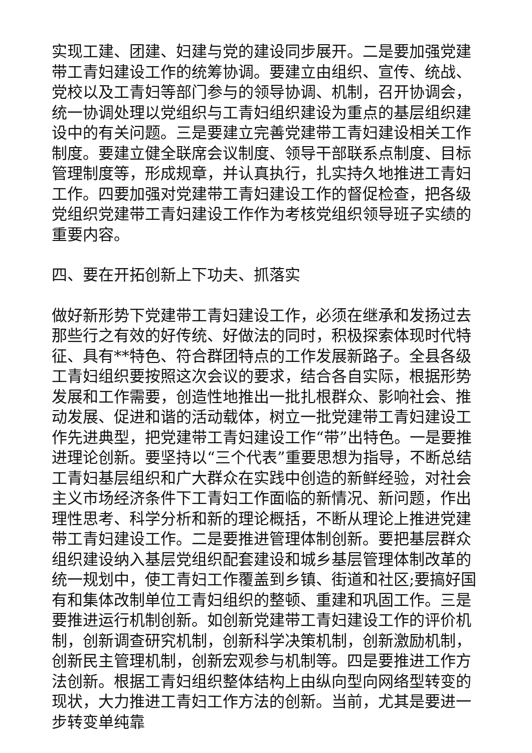实现工建、团建、妇建与党的建设同步展开。二是要加强党建带工青妇建设工作的统筹协调。要建立由组织、宣传、统战、党校以及工青妇等部门参与的领导协调、机制，召开协调会，统一协调处理以党组织与工青妇组织建设为重点的基层组织建设中的有关问题。三是要建立完善党建带工青妇建设相关工作制度。要建立健全联席会议制度、领导干部联系点制度、目标管理制度等，形成规章，并认真执行，扎实持久地推进工青妇工作。四要加强对党建带工青妇建设工作的督促检查，把各级党组织党建带工青妇建设工作作为考核党组织领导班子实绩的重要内容。
四、要在开拓创新上下功夫、抓落实
做好新形势下党建带工青妇建设工作，必须在继承和发扬过去那些行之有效的好传统、好做法的同时，积极探索体现时代特征、具有**特色、符合群团特点的工作发展新路子。全县各级工青妇组织要按照这次会议的要求，结合各自实际，根据形势发展和工作需要，创造性地推出一批扎根群众、影响社会、推动发展、促进和谐的活动载体，树立一批党建带工青妇建设工作先进典型，把党建带工青妇建设工作“带”出特色。一是要推进理论创新。要坚持以“三个代表”重要思想为指导，不断总结工青妇基层组织和广大群众在实践中创造的新鲜经验，对社会主义市场经济条件下工青妇工作面临的新情况、新问题，作出理性思考、科学分析和新的理论概括，不断从理论上推进党建带工青妇建设工作。二是要推进管理体制创新。要把基层群众组织建设纳入基层党组织配套建设和城乡基层管理体制改革的统一规划中，使工青妇工作覆盖到乡镇、街道和社区;要搞好国有和集体改制单位工青妇组织的整顿、重建和巩固工作。三是要推进运行机制创新。如创新党建带工青妇建设工作的评价机制，创新调查研究机制，创新科学决策机制，创新激励机制，创新民主管理机制，创新宏观参与机制等。四是要推进工作方法创新。根据工青妇组织整体结构上由纵向型向网络型转变的现状，大力推进工青妇工作方法的创新。当前，尤其是要进一步转变单纯靠